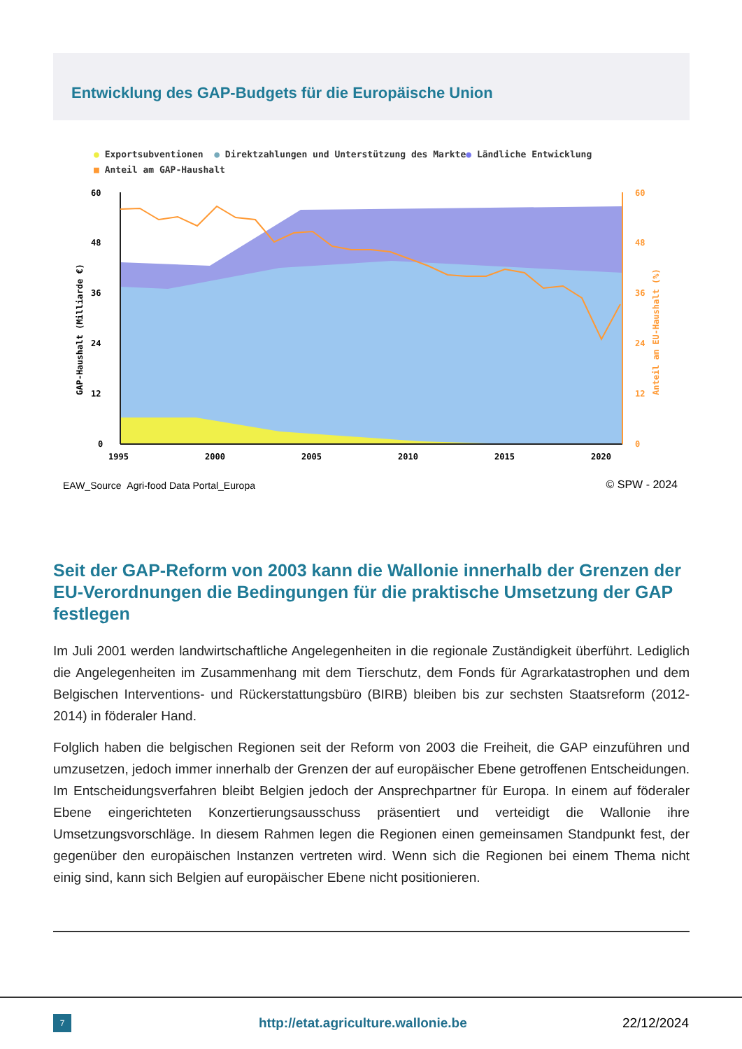Entwicklung des GAP-Budgets für die Europäische Union
● Exportsubventionen ● Direktzahlungen und Unterstützung des Markte● Ländliche Entwicklung
■ Anteil am GAP-Haushalt
60
48
36
24
12
0
1995
2000
2005
2010
2015
2020
60
48
36
24
12
0
GAP-Haushalt (Milliarde €)
Anteil am EU-Haushalt (%)
EAW_Source Agri-food Data Portal_Europa
© SPW - 2024
Seit der GAP-Reform von 2003 kann die Wallonie innerhalb der Grenzen der EU-Verordnungen die Bedingungen für die praktische Umsetzung der GAP festlegen
Im Juli 2001 werden landwirtschaftliche Angelegenheiten in die regionale Zuständigkeit überführt. Lediglich die Angelegenheiten im Zusammenhang mit dem Tierschutz, dem Fonds für Agrarkatastrophen und dem Belgischen Interventions- und Rückerstattungsbüro (BIRB) bleiben bis zur sechsten Staatsreform (2012-2014) in föderaler Hand.
Folglich haben die belgischen Regionen seit der Reform von 2003 die Freiheit, die GAP einzuführen und umzusetzen, jedoch immer innerhalb der Grenzen der auf europäischer Ebene getroffenen Entscheidungen. Im Entscheidungsverfahren bleibt Belgien jedoch der Ansprechpartner für Europa. In einem auf föderaler Ebene eingerichteten Konzertierungsausschuss präsentiert und verteidigt die Wallonie ihre Umsetzungsvorschläge. In diesem Rahmen legen die Regionen einen gemeinsamen Standpunkt fest, der gegenüber den europäischen Instanzen vertreten wird. Wenn sich die Regionen bei einem Thema nicht einig sind, kann sich Belgien auf europäischer Ebene nicht positionieren.
7
http://etat.agriculture.wallonie.be
22/12/2024